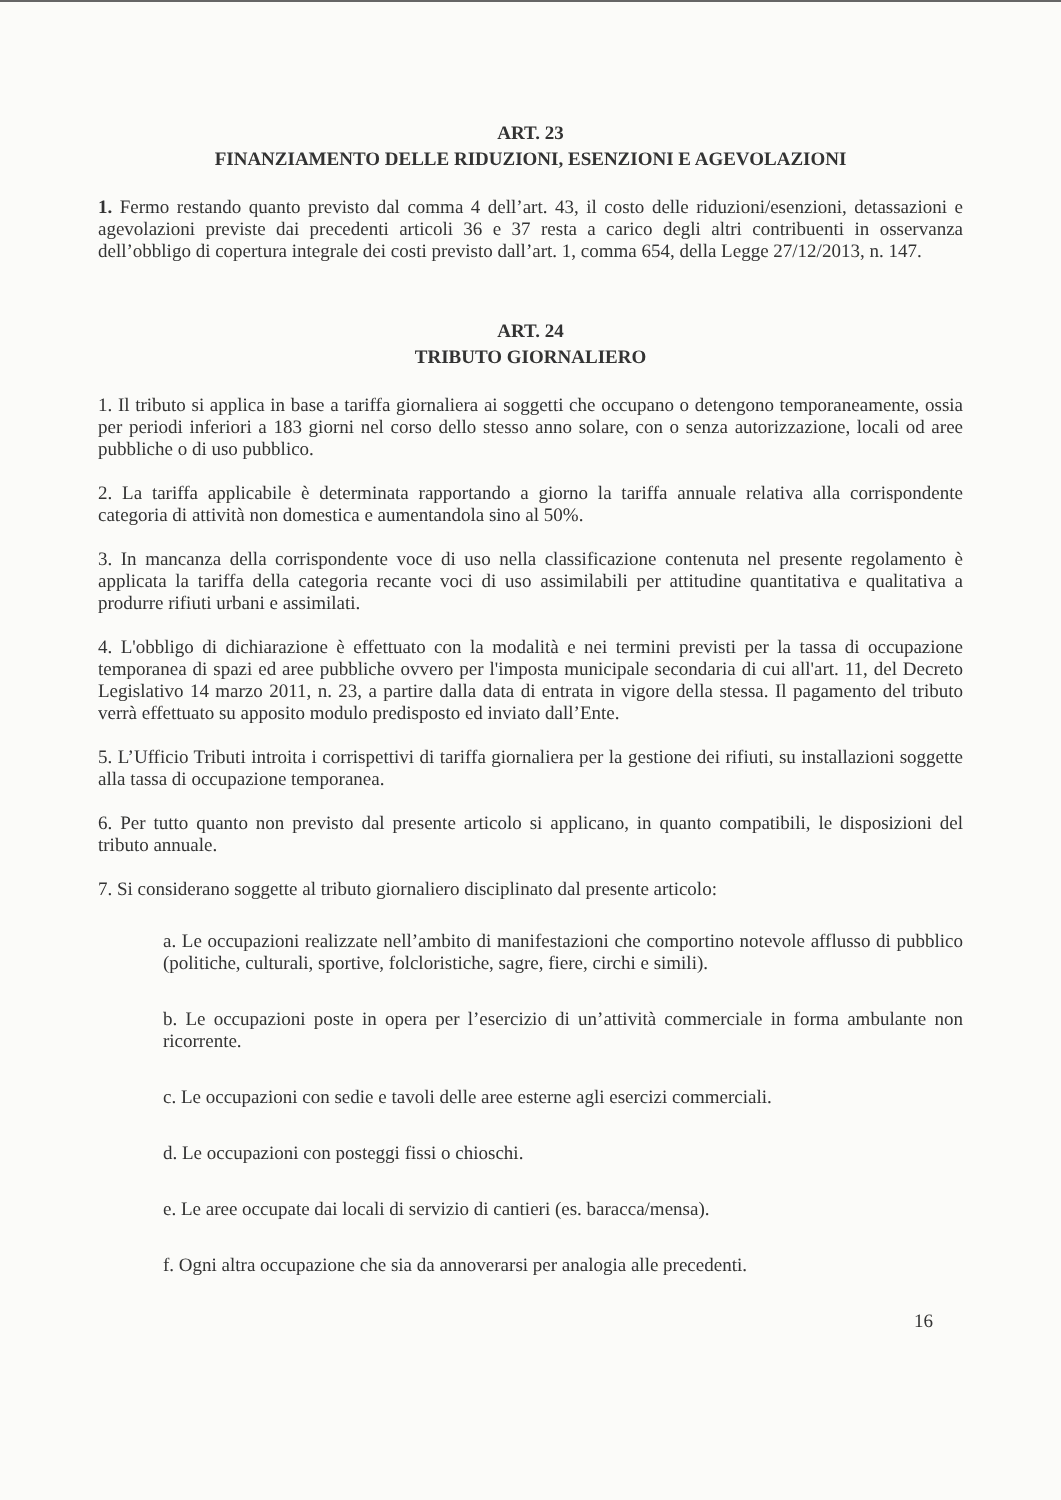ART. 23
FINANZIAMENTO DELLE RIDUZIONI, ESENZIONI E AGEVOLAZIONI
1. Fermo restando quanto previsto dal comma 4 dell’art. 43, il costo delle riduzioni/esenzioni, detassazioni e agevolazioni previste dai precedenti articoli 36 e 37 resta a carico degli altri contribuenti in osservanza dell’obbligo di copertura integrale dei costi previsto dall’art. 1, comma 654, della Legge 27/12/2013, n. 147.
ART. 24
TRIBUTO GIORNALIERO
1. Il tributo si applica in base a tariffa giornaliera ai soggetti che occupano o detengono temporaneamente, ossia per periodi inferiori a 183 giorni nel corso dello stesso anno solare, con o senza autorizzazione, locali od aree pubbliche o di uso pubblico.
2. La tariffa applicabile è determinata rapportando a giorno la tariffa annuale relativa alla corrispondente categoria di attività non domestica e aumentandola sino al 50%.
3. In mancanza della corrispondente voce di uso nella classificazione contenuta nel presente regolamento è applicata la tariffa della categoria recante voci di uso assimilabili per attitudine quantitativa e qualitativa a produrre rifiuti urbani e assimilati.
4. L'obbligo di dichiarazione è effettuato con la modalità e nei termini previsti per la tassa di occupazione temporanea di spazi ed aree pubbliche ovvero per l'imposta municipale secondaria di cui all'art. 11, del Decreto Legislativo 14 marzo 2011, n. 23, a partire dalla data di entrata in vigore della stessa. Il pagamento del tributo verrà effettuato su apposito modulo predisposto ed inviato dall’Ente.
5. L’Ufficio Tributi introita i corrispettivi di tariffa giornaliera per la gestione dei rifiuti, su installazioni soggette alla tassa di occupazione temporanea.
6. Per tutto quanto non previsto dal presente articolo si applicano, in quanto compatibili, le disposizioni del tributo annuale.
7. Si considerano soggette al tributo giornaliero disciplinato dal presente articolo:
a. Le occupazioni realizzate nell’ambito di manifestazioni che comportino notevole afflusso di pubblico (politiche, culturali, sportive, folcloristiche, sagre, fiere, circhi e simili).
b. Le occupazioni poste in opera per l’esercizio di un’attività commerciale in forma ambulante non ricorrente.
c. Le occupazioni con sedie e tavoli delle aree esterne agli esercizi commerciali.
d. Le occupazioni con posteggi fissi o chioschi.
e. Le aree occupate dai locali di servizio di cantieri (es. baracca/mensa).
f. Ogni altra occupazione che sia da annoverarsi per analogia alle precedenti.
16